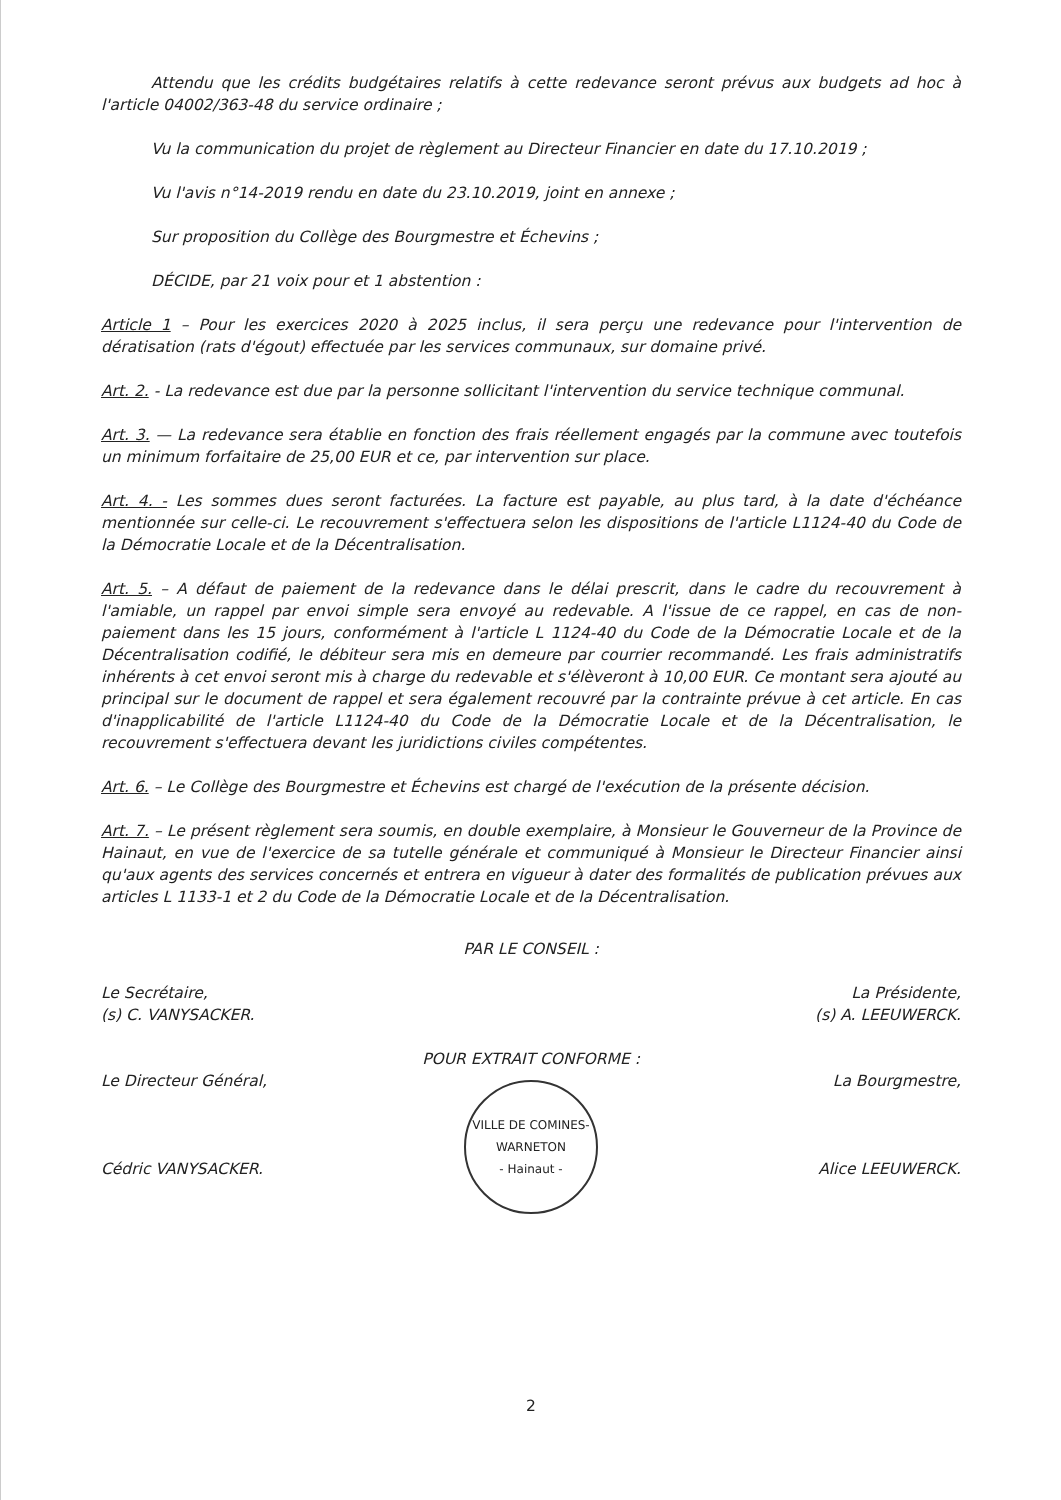Attendu que les crédits budgétaires relatifs à cette redevance seront prévus aux budgets ad hoc à l'article 04002/363-48 du service ordinaire ;
Vu la communication du projet de règlement au Directeur Financier en date du 17.10.2019 ;
Vu l'avis n°14-2019 rendu en date du 23.10.2019, joint en annexe ;
Sur proposition du Collège des Bourgmestre et Échevins ;
DÉCIDE, par 21 voix pour et 1 abstention :
Article 1 – Pour les exercices 2020 à 2025 inclus, il sera perçu une redevance pour l'intervention de dératisation (rats d'égout) effectuée par les services communaux, sur domaine privé.
Art. 2. - La redevance est due par la personne sollicitant l'intervention du service technique communal.
Art. 3. — La redevance sera établie en fonction des frais réellement engagés par la commune avec toutefois un minimum forfaitaire de 25,00 EUR et ce, par intervention sur place.
Art. 4. - Les sommes dues seront facturées. La facture est payable, au plus tard, à la date d'échéance mentionnée sur celle-ci. Le recouvrement s'effectuera selon les dispositions de l'article L1124-40 du Code de la Démocratie Locale et de la Décentralisation.
Art. 5. – A défaut de paiement de la redevance dans le délai prescrit, dans le cadre du recouvrement à l'amiable, un rappel par envoi simple sera envoyé au redevable. A l'issue de ce rappel, en cas de non-paiement dans les 15 jours, conformément à l'article L 1124-40 du Code de la Démocratie Locale et de la Décentralisation codifié, le débiteur sera mis en demeure par courrier recommandé. Les frais administratifs inhérents à cet envoi seront mis à charge du redevable et s'élèveront à 10,00 EUR. Ce montant sera ajouté au principal sur le document de rappel et sera également recouvré par la contrainte prévue à cet article. En cas d'inapplicabilité de l'article L1124-40 du Code de la Démocratie Locale et de la Décentralisation, le recouvrement s'effectuera devant les juridictions civiles compétentes.
Art. 6. – Le Collège des Bourgmestre et Échevins est chargé de l'exécution de la présente décision.
Art. 7. – Le présent règlement sera soumis, en double exemplaire, à Monsieur le Gouverneur de la Province de Hainaut, en vue de l'exercice de sa tutelle générale et communiqué à Monsieur le Directeur Financier ainsi qu'aux agents des services concernés et entrera en vigueur à dater des formalités de publication prévues aux articles L 1133-1 et 2 du Code de la Démocratie Locale et de la Décentralisation.
Le Secrétaire,
(s) C. VANYSACKER.
Le Directeur Général,
Cédric VANYSACKER.
PAR LE CONSEIL :
POUR EXTRAIT CONFORME :
VILLE DE COMINES-WARNETON
- Hainaut -
La Présidente,
(s) A. LEEUWERCK.
La Bourgmestre,
Alice LEEUWERCK.
2